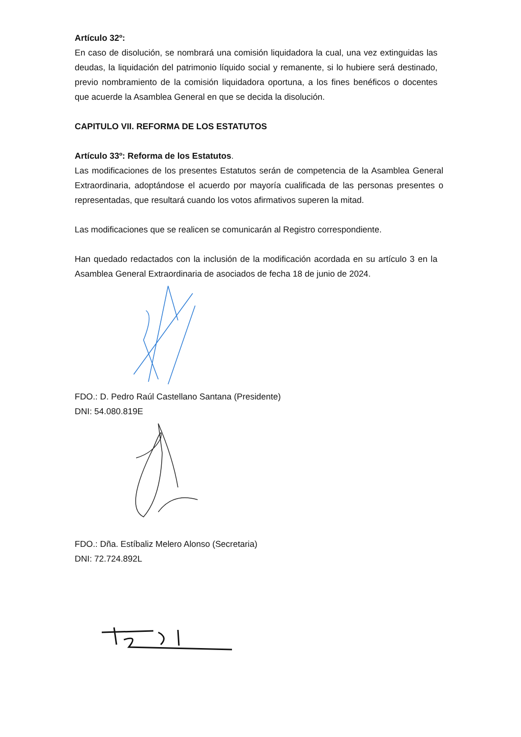Artículo 32º:
En caso de disolución, se nombrará una comisión liquidadora la cual, una vez extinguidas las deudas, la liquidación del patrimonio líquido social y remanente, si lo hubiere será destinado, previo nombramiento de la comisión liquidadora oportuna, a los fines benéficos o docentes que acuerde la Asamblea General en que se decida la disolución.
CAPITULO VII. REFORMA DE LOS ESTATUTOS
Artículo 33º: Reforma de los Estatutos.
Las modificaciones de los presentes Estatutos serán de competencia de la Asamblea General Extraordinaria, adoptándose el acuerdo por mayoría cualificada de las personas presentes o representadas, que resultará cuando los votos afirmativos superen la mitad.
Las modificaciones que se realicen se comunicarán al Registro correspondiente.
Han quedado redactados con la inclusión de la modificación acordada en su artículo 3 en la Asamblea General Extraordinaria de asociados de fecha 18 de junio de 2024.
FDO.: D. Pedro Raúl Castellano Santana (Presidente)
DNI: 54.080.819E
FDO.: Dña. Estíbaliz Melero Alonso (Secretaria)
DNI: 72.724.892L